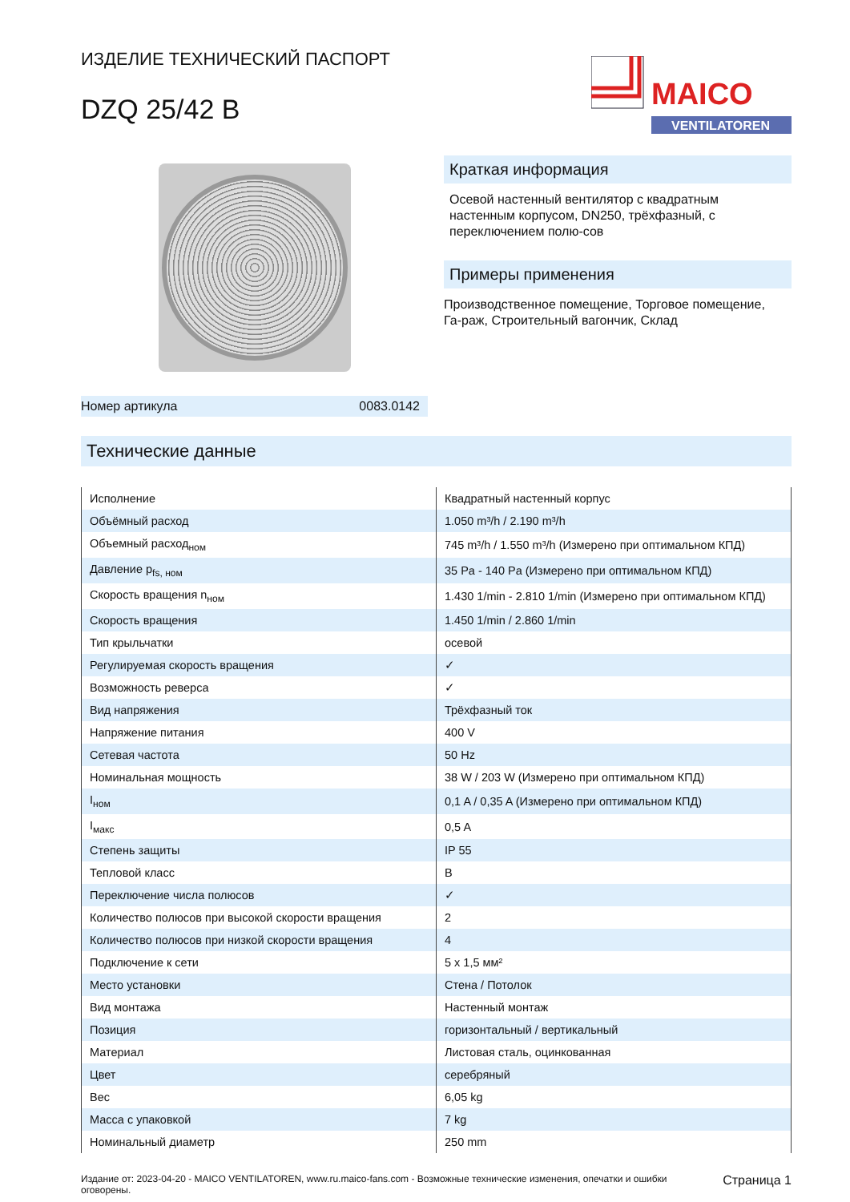ИЗДЕЛИЕ ТЕХНИЧЕСКИЙ ПАСПОРТ
DZQ 25/42 B
MAICO
VENTILATOREN
Номер артикула 0083.0142
Краткая информация
Осевой настенный вентилятор с квадратным настенным корпусом, DN250, трёхфазный, с переключением полю-сов
Примеры применения
Производственное помещение, Торговое помещение, Га-раж, Строительный вагончик, Склад
Технические данные
| Исполнение | Квадратный настенный корпус |
| Объёмный расход | 1.050 m³/h / 2.190 m³/h |
| Объемный расход<sub>ном</sub> | 745 m³/h / 1.550 m³/h (Измерено при оптимальном КПД) |
| Давление p<sub>fs, ном</sub> | 35 Pa - 140 Pa (Измерено при оптимальном КПД) |
| Скорость вращения n<sub>ном</sub> | 1.430 1/min - 2.810 1/min (Измерено при оптимальном КПД) |
| Скорость вращения | 1.450 1/min / 2.860 1/min |
| Тип крыльчатки | осевой |
| Регулируемая скорость вращения | ✓ |
| Возможность реверса | ✓ |
| Вид напряжения | Трёхфазный ток |
| Напряжение питания | 400 V |
| Сетевая частота | 50 Hz |
| Номинальная мощность | 38 W / 203 W (Измерено при оптимальном КПД) |
| I<sub>ном</sub> | 0,1 A / 0,35 A (Измерено при оптимальном КПД) |
| I<sub>макс</sub> | 0,5 A |
| Степень защиты | IP 55 |
| Тепловой класс | B |
| Переключение числа полюсов | ✓ |
| Количество полюсов при высокой скорости вращения | 2 |
| Количество полюсов при низкой скорости вращения | 4 |
| Подключение к сети | 5 x 1,5 мм² |
| Место установки | Стена / Потолок |
| Вид монтажа | Настенный монтаж |
| Позиция | горизонтальный / вертикальный |
| Материал | Листовая сталь, оцинкованная |
| Цвет | серебряный |
| Вес | 6,05 kg |
| Масса с упаковкой | 7 kg |
| Номинальный диаметр | 250 mm |
Издание от: 2023-04-20 - MAICO VENTILATOREN, www.ru.maico-fans.com - Возможные технические изменения, опечатки и ошибки оговорены. Страница 1